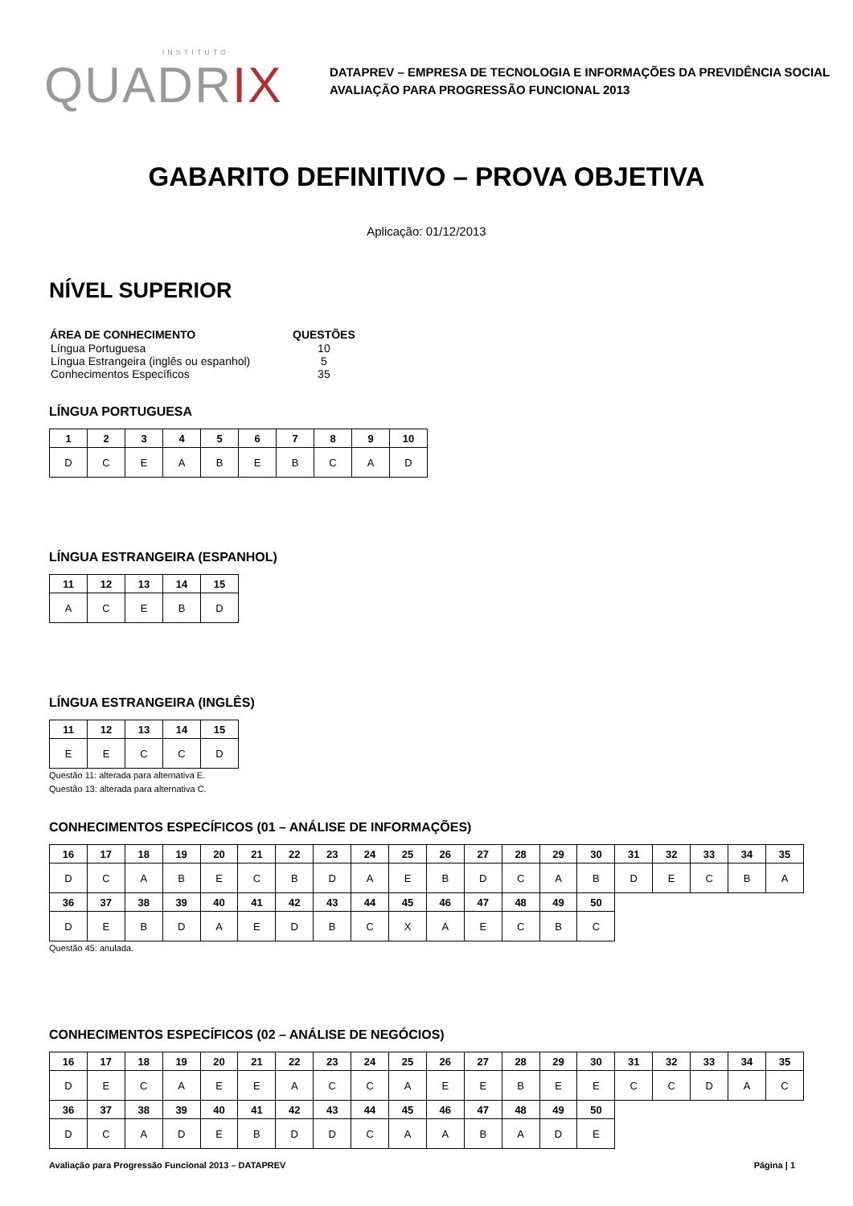INSTITUTO
QUADRIX
DATAPREV – EMPRESA DE TECNOLOGIA E INFORMAÇÕES DA PREVIDÊNCIA SOCIAL
AVALIAÇÃO PARA PROGRESSÃO FUNCIONAL 2013
GABARITO DEFINITIVO – PROVA OBJETIVA
Aplicação: 01/12/2013
NÍVEL SUPERIOR
| ÁREA DE CONHECIMENTO | QUESTÕES |
| --- | --- |
| Língua Portuguesa | 10 |
| Língua Estrangeira (inglês ou espanhol) | 5 |
| Conhecimentos Específicos | 35 |
LÍNGUA PORTUGUESA
| 1 | 2 | 3 | 4 | 5 | 6 | 7 | 8 | 9 | 10 |
| --- | --- | --- | --- | --- | --- | --- | --- | --- | --- |
| D | C | E | A | B | E | B | C | A | D |
LÍNGUA ESTRANGEIRA (ESPANHOL)
| 11 | 12 | 13 | 14 | 15 |
| --- | --- | --- | --- | --- |
| A | C | E | B | D |
LÍNGUA ESTRANGEIRA (INGLÊS)
| 11 | 12 | 13 | 14 | 15 |
| --- | --- | --- | --- | --- |
| E | E | C | C | D |
Questão 11: alterada para alternativa E.
Questão 13: alterada para alternativa C.
CONHECIMENTOS ESPECÍFICOS (01 – ANÁLISE DE INFORMAÇÕES)
| 16 | 17 | 18 | 19 | 20 | 21 | 22 | 23 | 24 | 25 | 26 | 27 | 28 | 29 | 30 | 31 | 32 | 33 | 34 | 35 |
| --- | --- | --- | --- | --- | --- | --- | --- | --- | --- | --- | --- | --- | --- | --- | --- | --- | --- | --- | --- |
| D | C | A | B | E | C | B | D | A | E | B | D | C | A | B | D | E | C | B | A |
| 36 | 37 | 38 | 39 | 40 | 41 | 42 | 43 | 44 | 45 | 46 | 47 | 48 | 49 | 50 | | | | | |
| D | E | B | D | A | E | D | B | C | X | A | E | C | B | C | | | | | |
Questão 45: anulada.
CONHECIMENTOS ESPECÍFICOS (02 – ANÁLISE DE NEGÓCIOS)
| 16 | 17 | 18 | 19 | 20 | 21 | 22 | 23 | 24 | 25 | 26 | 27 | 28 | 29 | 30 | 31 | 32 | 33 | 34 | 35 |
| --- | --- | --- | --- | --- | --- | --- | --- | --- | --- | --- | --- | --- | --- | --- | --- | --- | --- | --- | --- |
| D | E | C | A | E | E | A | C | C | A | E | E | B | E | E | C | C | D | A | C |
| 36 | 37 | 38 | 39 | 40 | 41 | 42 | 43 | 44 | 45 | 46 | 47 | 48 | 49 | 50 | | | | | |
| D | C | A | D | E | B | D | D | C | A | A | B | A | D | E | | | | | |
Avaliação para Progressão Funcional 2013 – DATAPREV Página | 1